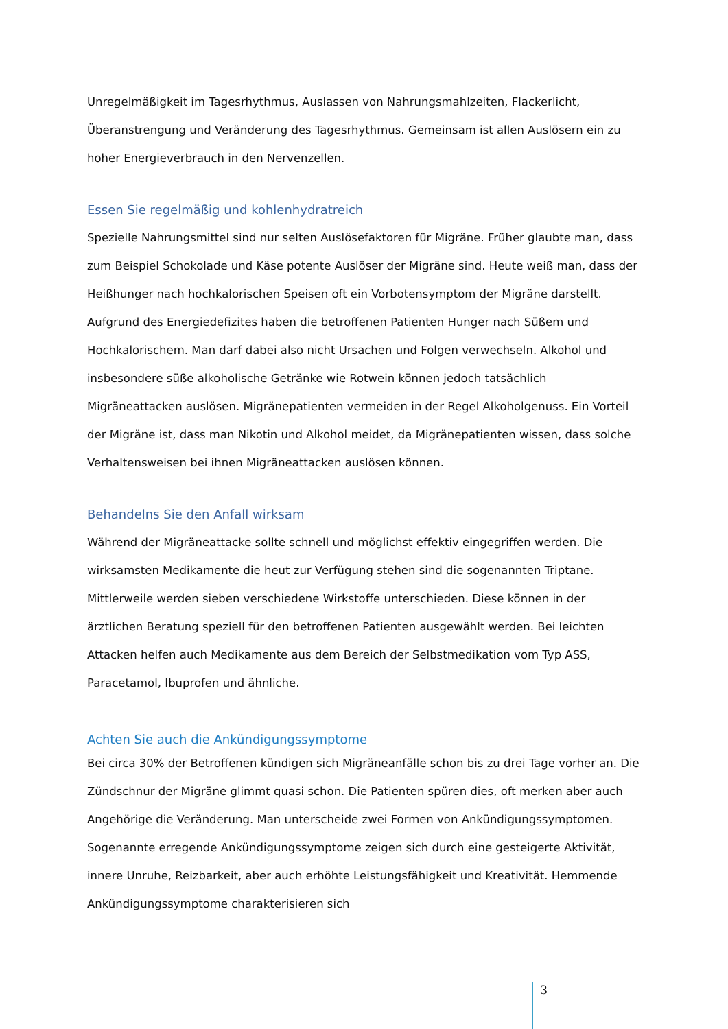Unregelmäßigkeit im Tagesrhythmus, Auslassen von Nahrungsmahlzeiten, Flackerlicht, Überanstrengung und Veränderung des Tagesrhythmus. Gemeinsam ist allen Auslösern ein zu hoher Energieverbrauch in den Nervenzellen.
Essen Sie regelmäßig und kohlenhydratreich
Spezielle Nahrungsmittel sind nur selten Auslösefaktoren für Migräne. Früher glaubte man, dass zum Beispiel Schokolade und Käse potente Auslöser der Migräne sind. Heute weiß man, dass der Heißhunger nach hochkalorischen Speisen oft ein Vorbotensymptom der Migräne darstellt. Aufgrund des Energiedefizites haben die betroffenen Patienten Hunger nach Süßem und Hochkalorischem. Man darf dabei also nicht Ursachen und Folgen verwechseln. Alkohol und insbesondere süße alkoholische Getränke wie Rotwein können jedoch tatsächlich Migräneattacken auslösen. Migränepatienten vermeiden in der Regel Alkoholgenuss. Ein Vorteil der Migräne ist, dass man Nikotin und Alkohol meidet, da Migränepatienten wissen, dass solche Verhaltensweisen bei ihnen Migräneattacken auslösen können.
Behandelns Sie den Anfall wirksam
Während der Migräneattacke sollte schnell und möglichst effektiv eingegriffen werden. Die wirksamsten Medikamente die heut zur Verfügung stehen sind die sogenannten Triptane. Mittlerweile werden sieben verschiedene Wirkstoffe unterschieden. Diese können in der ärztlichen Beratung speziell für den betroffenen Patienten ausgewählt werden. Bei leichten Attacken helfen auch Medikamente aus dem Bereich der Selbstmedikation vom Typ ASS, Paracetamol, Ibuprofen und ähnliche.
Achten Sie auch die Ankündigungssymptome
Bei circa 30% der Betroffenen kündigen sich Migräneanfälle schon bis zu drei Tage vorher an. Die Zündschnur der Migräne glimmt quasi schon. Die Patienten spüren dies, oft merken aber auch Angehörige die Veränderung. Man unterscheide zwei Formen von Ankündigungssymptomen. Sogenannte erregende Ankündigungssymptome zeigen sich durch eine gesteigerte Aktivität, innere Unruhe, Reizbarkeit, aber auch erhöhte Leistungsfähigkeit und Kreativität. Hemmende Ankündigungssymptome charakterisieren sich
3